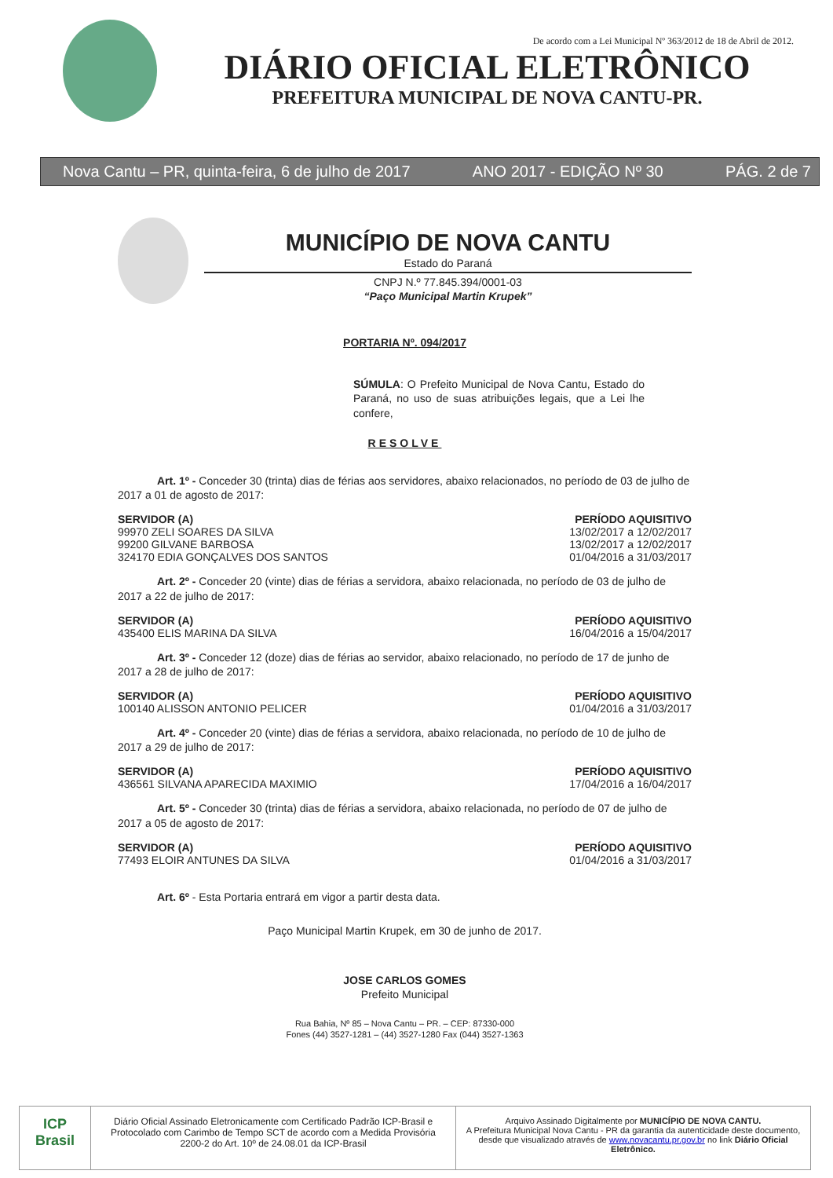De acordo com a Lei Municipal Nº 363/2012 de 18 de Abril de 2012.
DIÁRIO OFICIAL ELETRÔNICO
PREFEITURA MUNICIPAL DE NOVA CANTU-PR.
Nova Cantu – PR, quinta-feira, 6 de julho de 2017 ANO 2017 - EDIÇÃO Nº 30 PÁG. 2 de 7
MUNICÍPIO DE NOVA CANTU
Estado do Paraná
CNPJ N.º 77.845.394/0001-03
“Paço Municipal Martin Krupek”
PORTARIA Nº. 094/2017
SÚMULA: O Prefeito Municipal de Nova Cantu, Estado do Paraná, no uso de suas atribuições legais, que a Lei lhe confere,
RESOLVE
Art. 1º - Conceder 30 (trinta) dias de férias aos servidores, abaixo relacionados, no período de 03 de julho de 2017 a 01 de agosto de 2017:
| SERVIDOR (A) | PERÍODO AQUISITIVO |
| --- | --- |
| 99970 ZELI SOARES DA SILVA | 13/02/2017 a 12/02/2017 |
| 99200 GILVANE BARBOSA | 13/02/2017 a 12/02/2017 |
| 324170 EDIA GONÇALVES DOS SANTOS | 01/04/2016 a 31/03/2017 |
Art. 2º - Conceder 20 (vinte) dias de férias a servidora, abaixo relacionada, no período de 03 de julho de 2017 a 22 de julho de 2017:
| SERVIDOR (A) | PERÍODO AQUISITIVO |
| --- | --- |
| 435400 ELIS MARINA DA SILVA | 16/04/2016 a 15/04/2017 |
Art. 3º - Conceder 12 (doze) dias de férias ao servidor, abaixo relacionado, no período de 17 de junho de 2017 a 28 de julho de 2017:
| SERVIDOR (A) | PERÍODO AQUISITIVO |
| --- | --- |
| 100140 ALISSON ANTONIO PELICER | 01/04/2016 a 31/03/2017 |
Art. 4º - Conceder 20 (vinte) dias de férias a servidora, abaixo relacionada, no período de 10 de julho de 2017 a 29 de julho de 2017:
| SERVIDOR (A) | PERÍODO AQUISITIVO |
| --- | --- |
| 436561 SILVANA APARECIDA MAXIMIO | 17/04/2016 a 16/04/2017 |
Art. 5º - Conceder 30 (trinta) dias de férias a servidora, abaixo relacionada, no período de 07 de julho de 2017 a 05 de agosto de 2017:
| SERVIDOR (A) | PERÍODO AQUISITIVO |
| --- | --- |
| 77493 ELOIR ANTUNES DA SILVA | 01/04/2016 a 31/03/2017 |
Art. 6º - Esta Portaria entrará em vigor a partir desta data.
Paço Municipal Martin Krupek, em 30 de junho de 2017.
JOSE CARLOS GOMES
Prefeito Municipal
Rua Bahia, Nº 85 – Nova Cantu – PR. – CEP: 87330-000
Fones (44) 3527-1281 – (44) 3527-1280 Fax (044) 3527-1363
ICP Brasil
Diário Oficial Assinado Eletronicamente com Certificado Padrão ICP-Brasil e Protocolado com Carimbo de Tempo SCT de acordo com a Medida Provisória 2200-2 do Art. 10º de 24.08.01 da ICP-Brasil
Arquivo Assinado Digitalmente por MUNICÍPIO DE NOVA CANTU.
A Prefeitura Municipal Nova Cantu - PR da garantia da autenticidade deste documento, desde que visualizado através de www.novacantu.pr.gov.br no link Diário Oficial Eletrônico.